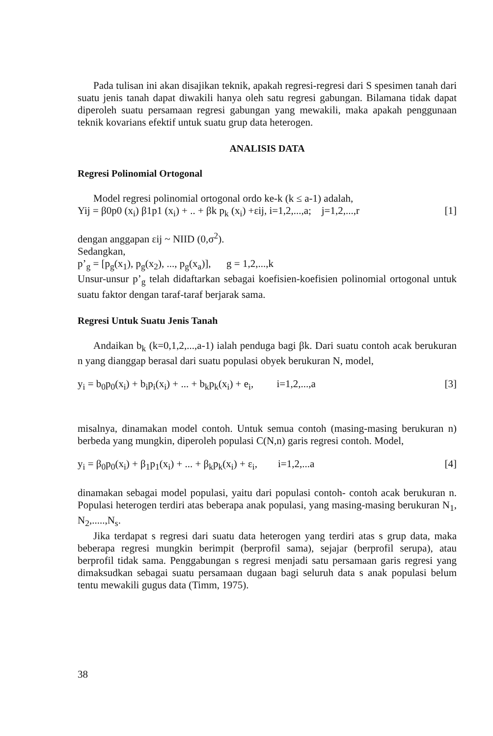Pada tulisan ini akan disajikan teknik, apakah regresi-regresi dari S spesimen tanah dari suatu jenis tanah dapat diwakili hanya oleh satu regresi gabungan. Bilamana tidak dapat diperoleh suatu persamaan regresi gabungan yang mewakili, maka apakah penggunaan teknik kovarians efektif untuk suatu grup data heterogen.
ANALISIS DATA
Regresi Polinomial Ortogonal
Model regresi polinomial ortogonal ordo ke-k (k ≤ a-1) adalah,
Yij = β0p0 (x<sub>i</sub>) β1p1 (x<sub>i</sub>) + .. + βk p<sub>k</sub> (x<sub>i</sub>) +εij, i=1,2,...,a; j=1,2,...,r [1]
dengan anggapan εij ~ NIID (0,σ<sup>2</sup>).
Sedangkan,
p’<sub>g</sub> = [p<sub>g</sub>(x<sub>1</sub>), p<sub>g</sub>(x<sub>2</sub>), ..., p<sub>g</sub>(x<sub>a</sub>)], g = 1,2,...,k
Unsur-unsur p’<sub>g</sub> telah didaftarkan sebagai koefisien-koefisien polinomial ortogonal untuk suatu faktor dengan taraf-taraf berjarak sama.
Regresi Untuk Suatu Jenis Tanah
Andaikan b<sub>k</sub> (k=0,1,2,...,a-1) ialah penduga bagi βk. Dari suatu contoh acak berukuran n yang dianggap berasal dari suatu populasi obyek berukuran N, model,
y<sub>i</sub> = b<sub>0</sub>p<sub>0</sub>(x<sub>i</sub>) + b<sub>i</sub>p<sub>i</sub>(x<sub>i</sub>) + ... + b<sub>k</sub>p<sub>k</sub>(x<sub>i</sub>) + e<sub>i</sub>, i=1,2,...,a [3]
misalnya, dinamakan model contoh. Untuk semua contoh (masing-masing berukuran n) berbeda yang mungkin, diperoleh populasi C(N,n) garis regresi contoh. Model,
y<sub>i</sub> = β<sub>0</sub>p<sub>0</sub>(x<sub>i</sub>) + β<sub>1</sub>p<sub>1</sub>(x<sub>i</sub>) + ... + β<sub>k</sub>p<sub>k</sub>(x<sub>i</sub>) + ε<sub>i</sub>, i=1,2,...a [4]
dinamakan sebagai model populasi, yaitu dari populasi contoh- contoh acak berukuran n. Populasi heterogen terdiri atas beberapa anak populasi, yang masing-masing berukuran N<sub>1</sub>, N<sub>2</sub>,.....,N<sub>s</sub>.
Jika terdapat s regresi dari suatu data heterogen yang terdiri atas s grup data, maka beberapa regresi mungkin berimpit (berprofil sama), sejajar (berprofil serupa), atau berprofil tidak sama. Penggabungan s regresi menjadi satu persamaan garis regresi yang dimaksudkan sebagai suatu persamaan dugaan bagi seluruh data s anak populasi belum tentu mewakili gugus data (Timm, 1975).
38